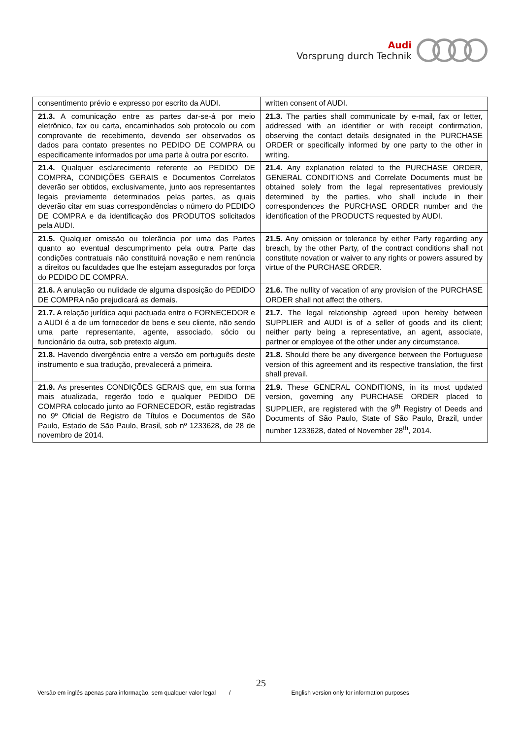Audi
Vorsprung durch Technik
| consentimento prévio e expresso por escrito da AUDI. | written consent of AUDI. |
| 21.3. A comunicação entre as partes dar-se-á por meio eletrônico, fax ou carta, encaminhados sob protocolo ou com comprovante de recebimento, devendo ser observados os dados para contato presentes no PEDIDO DE COMPRA ou especificamente informados por uma parte à outra por escrito. | 21.3. The parties shall communicate by e-mail, fax or letter, addressed with an identifier or with receipt confirmation, observing the contact details designated in the PURCHASE ORDER or specifically informed by one party to the other in writing. |
| 21.4. Qualquer esclarecimento referente ao PEDIDO DE COMPRA, CONDIÇÕES GERAIS e Documentos Correlatos deverão ser obtidos, exclusivamente, junto aos representantes legais previamente determinados pelas partes, as quais deverão citar em suas correspondências o número do PEDIDO DE COMPRA e da identificação dos PRODUTOS solicitados pela AUDI. | 21.4. Any explanation related to the PURCHASE ORDER, GENERAL CONDITIONS and Correlate Documents must be obtained solely from the legal representatives previously determined by the parties, who shall include in their correspondences the PURCHASE ORDER number and the identification of the PRODUCTS requested by AUDI. |
| 21.5. Qualquer omissão ou tolerância por uma das Partes quanto ao eventual descumprimento pela outra Parte das condições contratuais não constituirá novação e nem renúncia a direitos ou faculdades que lhe estejam assegurados por força do PEDIDO DE COMPRA. | 21.5. Any omission or tolerance by either Party regarding any breach, by the other Party, of the contract conditions shall not constitute novation or waiver to any rights or powers assured by virtue of the PURCHASE ORDER. |
| 21.6. A anulação ou nulidade de alguma disposição do PEDIDO DE COMPRA não prejudicará as demais. | 21.6. The nullity of vacation of any provision of the PURCHASE ORDER shall not affect the others. |
| 21.7. A relação jurídica aqui pactuada entre o FORNECEDOR e a AUDI é a de um fornecedor de bens e seu cliente, não sendo uma parte representante, agente, associado, sócio ou funcionário da outra, sob pretexto algum. | 21.7. The legal relationship agreed upon hereby between SUPPLIER and AUDI is of a seller of goods and its client; neither party being a representative, an agent, associate, partner or employee of the other under any circumstance. |
| 21.8. Havendo divergência entre a versão em português deste instrumento e sua tradução, prevalecerá a primeira. | 21.8. Should there be any divergence between the Portuguese version of this agreement and its respective translation, the first shall prevail. |
| 21.9. As presentes CONDIÇÕES GERAIS que, em sua forma mais atualizada, regerão todo e qualquer PEDIDO DE COMPRA colocado junto ao FORNECEDOR, estão registradas no 9º Oficial de Registro de Títulos e Documentos de São Paulo, Estado de São Paulo, Brasil, sob nº 1233628, de 28 de novembro de 2014. | 21.9. These GENERAL CONDITIONS, in its most updated version, governing any PURCHASE ORDER placed to SUPPLIER, are registered with the 9<sup>th</sup> Registry of Deeds and Documents of São Paulo, State of São Paulo, Brazil, under number 1233628, dated of November 28<sup>th</sup>, 2014. |
25
Versão em inglês apenas para informação, sem qualquer valor legal / English version only for information purposes